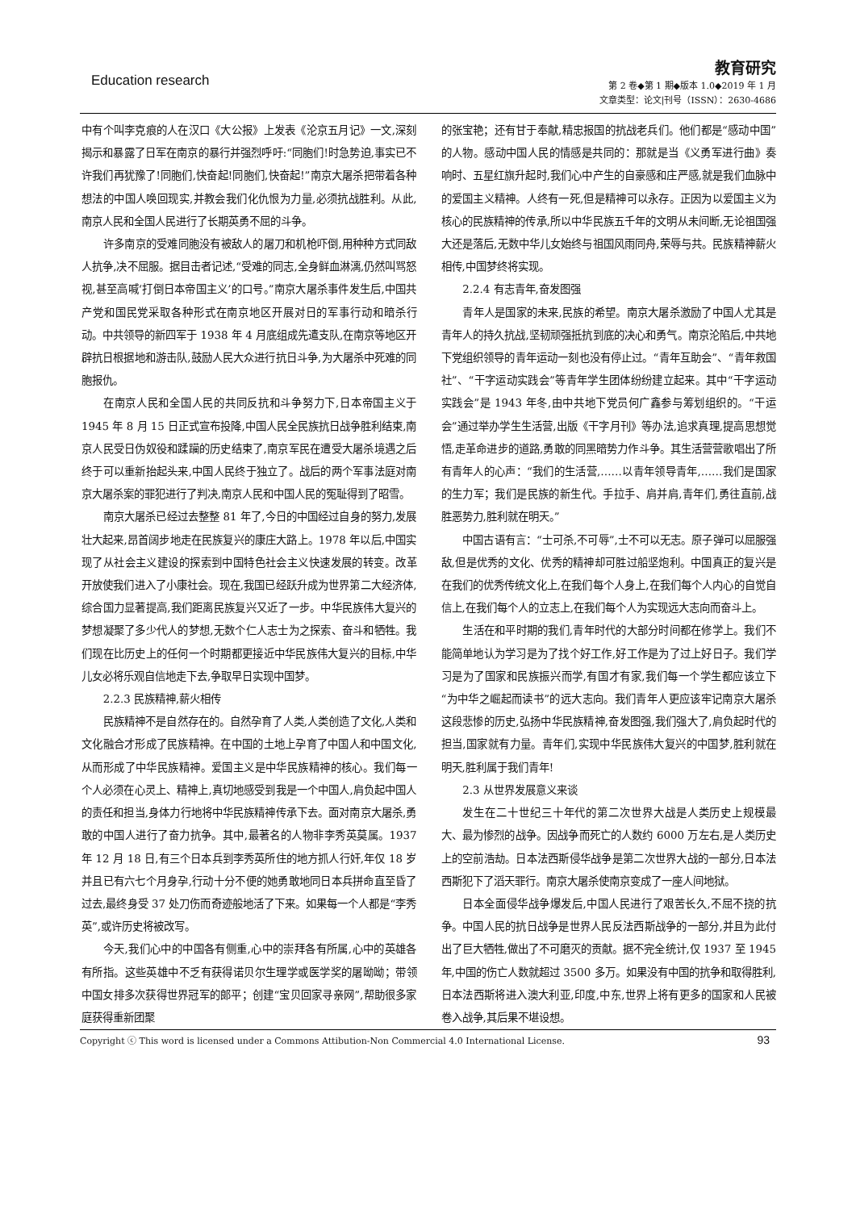Education research
教育研究
第 2 卷◆第 1 期◆版本 1.0◆2019 年 1 月
文章类型：论文|刊号（ISSN）：2630-4686
中有个叫李克痕的人在汉口《大公报》上发表《沦京五月记》一文,深刻揭示和暴露了日军在南京的暴行并强烈呼吁:“同胞们!时急势迫,事实已不许我们再犹豫了!同胞们,快奋起!同胞们,快奋起!”南京大屠杀把带着各种想法的中国人唤回现实,并教会我们化仇恨为力量,必须抗战胜利。从此,南京人民和全国人民进行了长期英勇不屈的斗争。
许多南京的受难同胞没有被敌人的屠刀和机枪吓倒,用种种方式同敌人抗争,决不屈服。据目击者记述,“受难的同志,全身鲜血淋漓,仍然叫骂怒视,甚至高喊‘打倒日本帝国主义’的口号。”南京大屠杀事件发生后,中国共产党和国民党采取各种形式在南京地区开展对日的军事行动和暗杀行动。中共领导的新四军于 1938 年 4 月底组成先遣支队,在南京等地区开辟抗日根据地和游击队,鼓励人民大众进行抗日斗争,为大屠杀中死难的同胞报仇。
在南京人民和全国人民的共同反抗和斗争努力下,日本帝国主义于 1945 年 8 月 15 日正式宣布投降,中国人民全民族抗日战争胜利结束,南京人民受日伪奴役和蹂躏的历史结束了,南京军民在遭受大屠杀境遇之后终于可以重新抬起头来,中国人民终于独立了。战后的两个军事法庭对南京大屠杀案的罪犯进行了判决,南京人民和中国人民的冤耻得到了昭雪。
南京大屠杀已经过去整整 81 年了,今日的中国经过自身的努力,发展壮大起来,昂首阔步地走在民族复兴的康庄大路上。1978 年以后,中国实现了从社会主义建设的探索到中国特色社会主义快速发展的转变。改革开放使我们进入了小康社会。现在,我国已经跃升成为世界第二大经济体,综合国力显著提高,我们距离民族复兴又近了一步。中华民族伟大复兴的梦想凝聚了多少代人的梦想,无数个仁人志士为之探索、奋斗和牺牲。我们现在比历史上的任何一个时期都更接近中华民族伟大复兴的目标,中华儿女必将乐观自信地走下去,争取早日实现中国梦。
2.2.3 民族精神,薪火相传
民族精神不是自然存在的。自然孕育了人类,人类创造了文化,人类和文化融合才形成了民族精神。在中国的土地上孕育了中国人和中国文化,从而形成了中华民族精神。爱国主义是中华民族精神的核心。我们每一个人必须在心灵上、精神上,真切地感受到我是一个中国人,肩负起中国人的责任和担当,身体力行地将中华民族精神传承下去。面对南京大屠杀,勇敢的中国人进行了奋力抗争。其中,最著名的人物非李秀英莫属。1937 年 12 月 18 日,有三个日本兵到李秀英所住的地方抓人行奸,年仅 18 岁并且已有六七个月身孕,行动十分不便的她勇敢地同日本兵拼命直至昏了过去,最终身受 37 处刀伤而奇迹般地活了下来。如果每一个人都是“李秀英”,或许历史将被改写。
今天,我们心中的中国各有侧重,心中的崇拜各有所属,心中的英雄各有所指。这些英雄中不乏有获得诺贝尔生理学或医学奖的屠呦呦；带领中国女排多次获得世界冠军的郎平；创建“宝贝回家寻亲网”,帮助很多家庭获得重新团聚
的张宝艳；还有甘于奉献,精忠报国的抗战老兵们。他们都是“感动中国”的人物。感动中国人民的情感是共同的：那就是当《义勇军进行曲》奏响时、五星红旗升起时,我们心中产生的自豪感和庄严感,就是我们血脉中的爱国主义精神。人终有一死,但是精神可以永存。正因为以爱国主义为核心的民族精神的传承,所以中华民族五千年的文明从未间断,无论祖国强大还是落后,无数中华儿女始终与祖国风雨同舟,荣辱与共。民族精神薪火相传,中国梦终将实现。
2.2.4 有志青年,奋发图强
青年人是国家的未来,民族的希望。南京大屠杀激励了中国人尤其是青年人的持久抗战,坚韧顽强抵抗到底的决心和勇气。南京沦陷后,中共地下党组织领导的青年运动一刻也没有停止过。“青年互助会”、“青年救国社”、“干字运动实践会”等青年学生团体纷纷建立起来。其中“干字运动实践会”是 1943 年冬,由中共地下党员何广鑫参与筹划组织的。“干运会”通过举办学生生活营,出版《干字月刊》等办法,追求真理,提高思想觉悟,走革命进步的道路,勇敢的同黑暗势力作斗争。其生活营营歌唱出了所有青年人的心声：“我们的生活营,……以青年领导青年,……我们是国家的生力军；我们是民族的新生代。手拉手、肩并肩,青年们,勇往直前,战胜恶势力,胜利就在明天。”
中国古语有言：“士可杀,不可辱”,士不可以无志。原子弹可以屈服强敌,但是优秀的文化、优秀的精神却可胜过船坚炮利。中国真正的复兴是在我们的优秀传统文化上,在我们每个人身上,在我们每个人内心的自觉自信上,在我们每个人的立志上,在我们每个人为实现远大志向而奋斗上。
生活在和平时期的我们,青年时代的大部分时间都在修学上。我们不能简单地认为学习是为了找个好工作,好工作是为了过上好日子。我们学习是为了国家和民族振兴而学,有国才有家,我们每一个学生都应该立下“为中华之崛起而读书”的远大志向。我们青年人更应该牢记南京大屠杀这段悲惨的历史,弘扬中华民族精神,奋发图强,我们强大了,肩负起时代的担当,国家就有力量。青年们,实现中华民族伟大复兴的中国梦,胜利就在明天,胜利属于我们青年!
2.3 从世界发展意义来谈
发生在二十世纪三十年代的第二次世界大战是人类历史上规模最大、最为惨烈的战争。因战争而死亡的人数约 6000 万左右,是人类历史上的空前浩劫。日本法西斯侵华战争是第二次世界大战的一部分,日本法西斯犯下了滔天罪行。南京大屠杀使南京变成了一座人间地狱。
日本全面侵华战争爆发后,中国人民进行了艰苦长久,不屈不挠的抗争。中国人民的抗日战争是世界人民反法西斯战争的一部分,并且为此付出了巨大牺牲,做出了不可磨灭的贡献。据不完全统计,仅 1937 至 1945 年,中国的伤亡人数就超过 3500 多万。如果没有中国的抗争和取得胜利,日本法西斯将进入澳大利亚,印度,中东,世界上将有更多的国家和人民被卷入战争,其后果不堪设想。
Copyright ⓒ This word is licensed under a Commons Attibution-Non Commercial 4.0 International License. 93